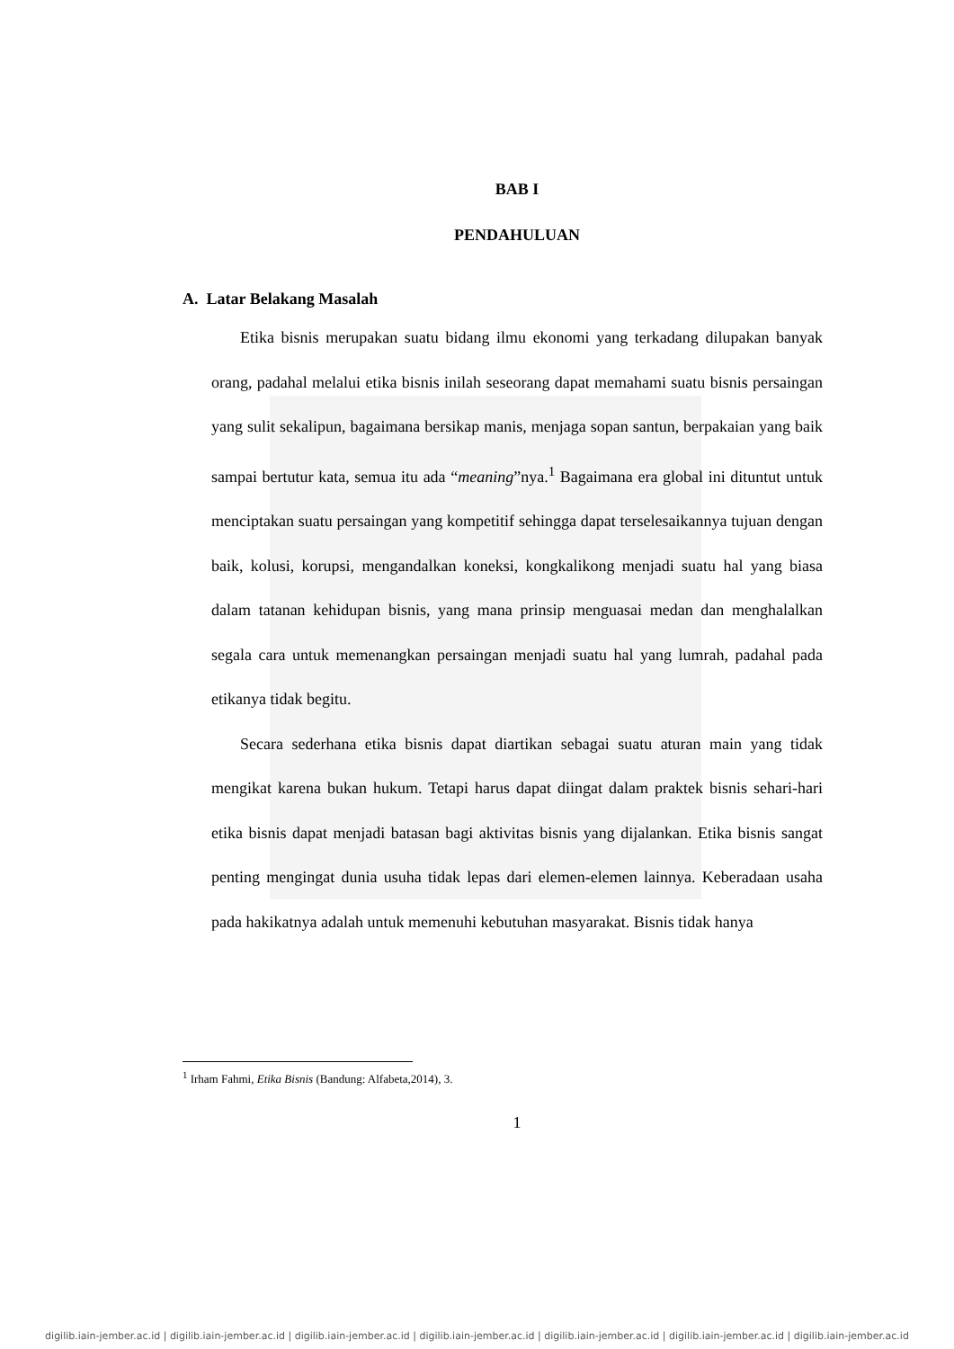BAB I
PENDAHULUAN
A. Latar Belakang Masalah
Etika bisnis merupakan suatu bidang ilmu ekonomi yang terkadang dilupakan banyak orang, padahal melalui etika bisnis inilah seseorang dapat memahami suatu bisnis persaingan yang sulit sekalipun, bagaimana bersikap manis, menjaga sopan santun, berpakaian yang baik sampai bertutur kata, semua itu ada “meaning”nya.<sup>1</sup> Bagaimana era global ini dituntut untuk menciptakan suatu persaingan yang kompetitif sehingga dapat terselesaikannya tujuan dengan baik, kolusi, korupsi, mengandalkan koneksi, kongkalikong menjadi suatu hal yang biasa dalam tatanan kehidupan bisnis, yang mana prinsip menguasai medan dan menghalalkan segala cara untuk memenangkan persaingan menjadi suatu hal yang lumrah, padahal pada etikanya tidak begitu.
Secara sederhana etika bisnis dapat diartikan sebagai suatu aturan main yang tidak mengikat karena bukan hukum. Tetapi harus dapat diingat dalam praktek bisnis sehari-hari etika bisnis dapat menjadi batasan bagi aktivitas bisnis yang dijalankan. Etika bisnis sangat penting mengingat dunia usuha tidak lepas dari elemen-elemen lainnya. Keberadaan usaha pada hakikatnya adalah untuk memenuhi kebutuhan masyarakat. Bisnis tidak hanya
<sup>1</sup> Irham Fahmi, Etika Bisnis (Bandung: Alfabeta,2014), 3.
1
digilib.iain-jember.ac.id | digilib.iain-jember.ac.id | digilib.iain-jember.ac.id | digilib.iain-jember.ac.id | digilib.iain-jember.ac.id | digilib.iain-jember.ac.id | digilib.iain-jember.ac.id